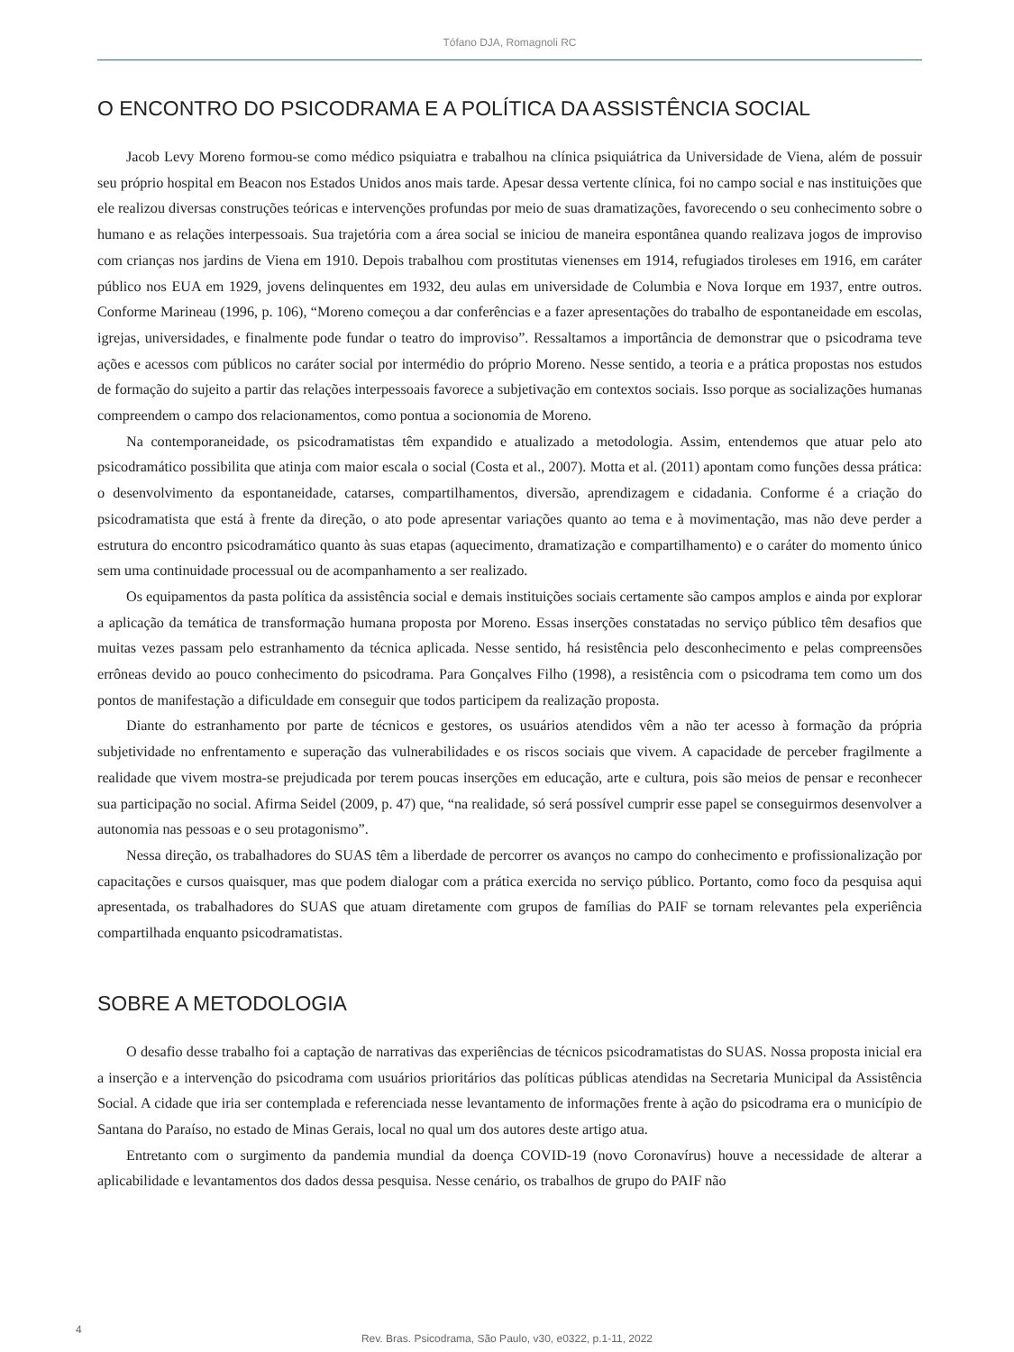Tófano DJA, Romagnoli RC
O ENCONTRO DO PSICODRAMA E A POLÍTICA DA ASSISTÊNCIA SOCIAL
Jacob Levy Moreno formou-se como médico psiquiatra e trabalhou na clínica psiquiátrica da Universidade de Viena, além de possuir seu próprio hospital em Beacon nos Estados Unidos anos mais tarde. Apesar dessa vertente clínica, foi no campo social e nas instituições que ele realizou diversas construções teóricas e intervenções profundas por meio de suas dramatizações, favorecendo o seu conhecimento sobre o humano e as relações interpessoais. Sua trajetória com a área social se iniciou de maneira espontânea quando realizava jogos de improviso com crianças nos jardins de Viena em 1910. Depois trabalhou com prostitutas vienenses em 1914, refugiados tiroleses em 1916, em caráter público nos EUA em 1929, jovens delinquentes em 1932, deu aulas em universidade de Columbia e Nova Iorque em 1937, entre outros. Conforme Marineau (1996, p. 106), “Moreno começou a dar conferências e a fazer apresentações do trabalho de espontaneidade em escolas, igrejas, universidades, e finalmente pode fundar o teatro do improviso”. Ressaltamos a importância de demonstrar que o psicodrama teve ações e acessos com públicos no caráter social por intermédio do próprio Moreno. Nesse sentido, a teoria e a prática propostas nos estudos de formação do sujeito a partir das relações interpessoais favorece a subjetivação em contextos sociais. Isso porque as socializações humanas compreendem o campo dos relacionamentos, como pontua a socionomia de Moreno.
Na contemporaneidade, os psicodramatistas têm expandido e atualizado a metodologia. Assim, entendemos que atuar pelo ato psicodramático possibilita que atinja com maior escala o social (Costa et al., 2007). Motta et al. (2011) apontam como funções dessa prática: o desenvolvimento da espontaneidade, catarses, compartilhamentos, diversão, aprendizagem e cidadania. Conforme é a criação do psicodramatista que está à frente da direção, o ato pode apresentar variações quanto ao tema e à movimentação, mas não deve perder a estrutura do encontro psicodramático quanto às suas etapas (aquecimento, dramatização e compartilhamento) e o caráter do momento único sem uma continuidade processual ou de acompanhamento a ser realizado.
Os equipamentos da pasta política da assistência social e demais instituições sociais certamente são campos amplos e ainda por explorar a aplicação da temática de transformação humana proposta por Moreno. Essas inserções constatadas no serviço público têm desafios que muitas vezes passam pelo estranhamento da técnica aplicada. Nesse sentido, há resistência pelo desconhecimento e pelas compreensões errôneas devido ao pouco conhecimento do psicodrama. Para Gonçalves Filho (1998), a resistência com o psicodrama tem como um dos pontos de manifestação a dificuldade em conseguir que todos participem da realização proposta.
Diante do estranhamento por parte de técnicos e gestores, os usuários atendidos vêm a não ter acesso à formação da própria subjetividade no enfrentamento e superação das vulnerabilidades e os riscos sociais que vivem. A capacidade de perceber fragilmente a realidade que vivem mostra-se prejudicada por terem poucas inserções em educação, arte e cultura, pois são meios de pensar e reconhecer sua participação no social. Afirma Seidel (2009, p. 47) que, “na realidade, só será possível cumprir esse papel se conseguirmos desenvolver a autonomia nas pessoas e o seu protagonismo”.
Nessa direção, os trabalhadores do SUAS têm a liberdade de percorrer os avanços no campo do conhecimento e profissionalização por capacitações e cursos quaisquer, mas que podem dialogar com a prática exercida no serviço público. Portanto, como foco da pesquisa aqui apresentada, os trabalhadores do SUAS que atuam diretamente com grupos de famílias do PAIF se tornam relevantes pela experiência compartilhada enquanto psicodramatistas.
SOBRE A METODOLOGIA
O desafio desse trabalho foi a captação de narrativas das experiências de técnicos psicodramatistas do SUAS. Nossa proposta inicial era a inserção e a intervenção do psicodrama com usuários prioritários das políticas públicas atendidas na Secretaria Municipal da Assistência Social. A cidade que iria ser contemplada e referenciada nesse levantamento de informações frente à ação do psicodrama era o município de Santana do Paraíso, no estado de Minas Gerais, local no qual um dos autores deste artigo atua.
Entretanto com o surgimento da pandemia mundial da doença COVID-19 (novo Coronavírus) houve a necessidade de alterar a aplicabilidade e levantamentos dos dados dessa pesquisa. Nesse cenário, os trabalhos de grupo do PAIF não
4
Rev. Bras. Psicodrama, São Paulo, v30, e0322, p.1-11, 2022